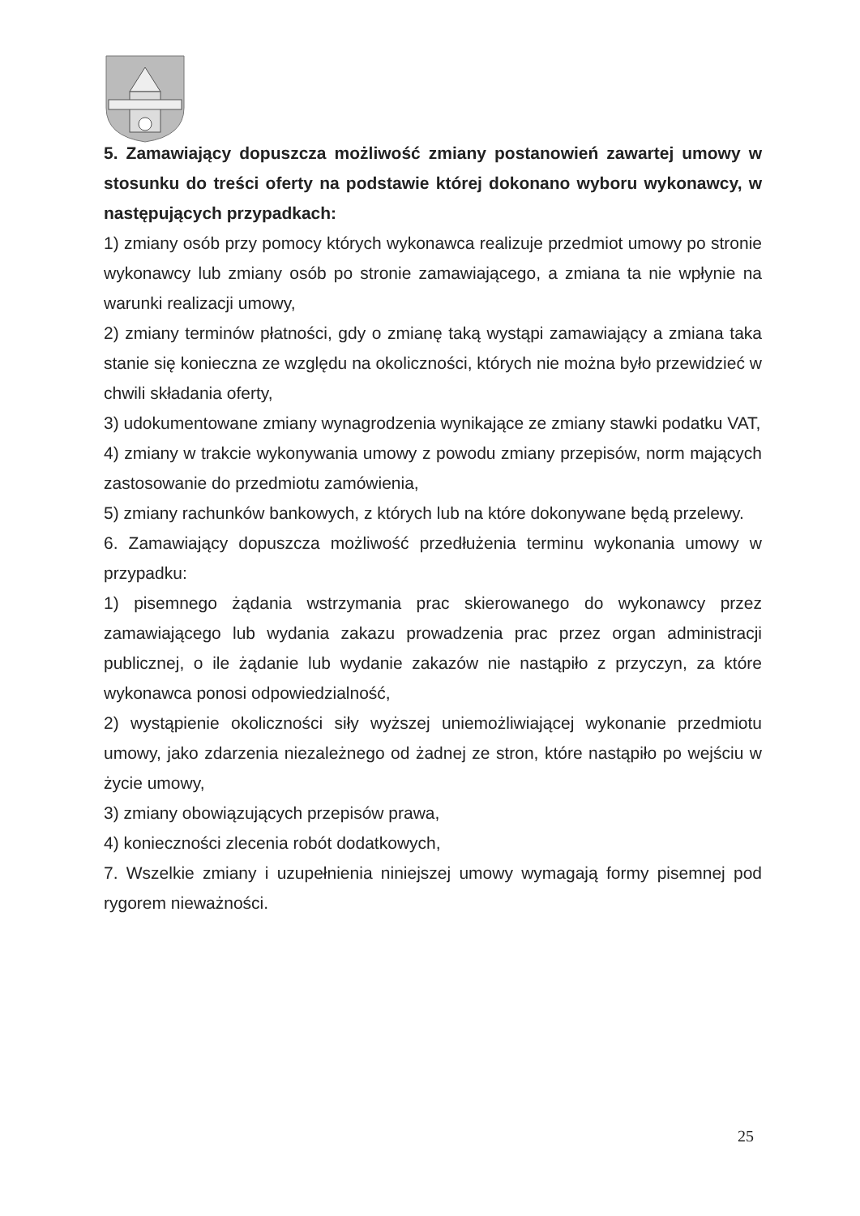5. Zamawiający dopuszcza możliwość zmiany postanowień zawartej umowy w stosunku do treści oferty na podstawie której dokonano wyboru wykonawcy, w następujących przypadkach:
1) zmiany osób przy pomocy których wykonawca realizuje przedmiot umowy po stronie wykonawcy lub zmiany osób po stronie zamawiającego, a zmiana ta nie wpłynie na warunki realizacji umowy,
2) zmiany terminów płatności, gdy o zmianę taką wystąpi zamawiający a zmiana taka stanie się konieczna ze względu na okoliczności, których nie można było przewidzieć w chwili składania oferty,
3) udokumentowane zmiany wynagrodzenia wynikające ze zmiany stawki podatku VAT,
4) zmiany w trakcie wykonywania umowy z powodu zmiany przepisów, norm mających zastosowanie do przedmiotu zamówienia,
5) zmiany rachunków bankowych, z których lub na które dokonywane będą przelewy.
6. Zamawiający dopuszcza możliwość przedłużenia terminu wykonania umowy w przypadku:
1) pisemnego żądania wstrzymania prac skierowanego do wykonawcy przez zamawiającego lub wydania zakazu prowadzenia prac przez organ administracji publicznej, o ile żądanie lub wydanie zakazów nie nastąpiło z przyczyn, za które wykonawca ponosi odpowiedzialność,
2) wystąpienie okoliczności siły wyższej uniemożliwiającej wykonanie przedmiotu umowy, jako zdarzenia niezależnego od żadnej ze stron, które nastąpiło po wejściu w życie umowy,
3) zmiany obowiązujących przepisów prawa,
4) konieczności zlecenia robót dodatkowych,
7. Wszelkie zmiany i uzupełnienia niniejszej umowy wymagają formy pisemnej pod rygorem nieważności.
25